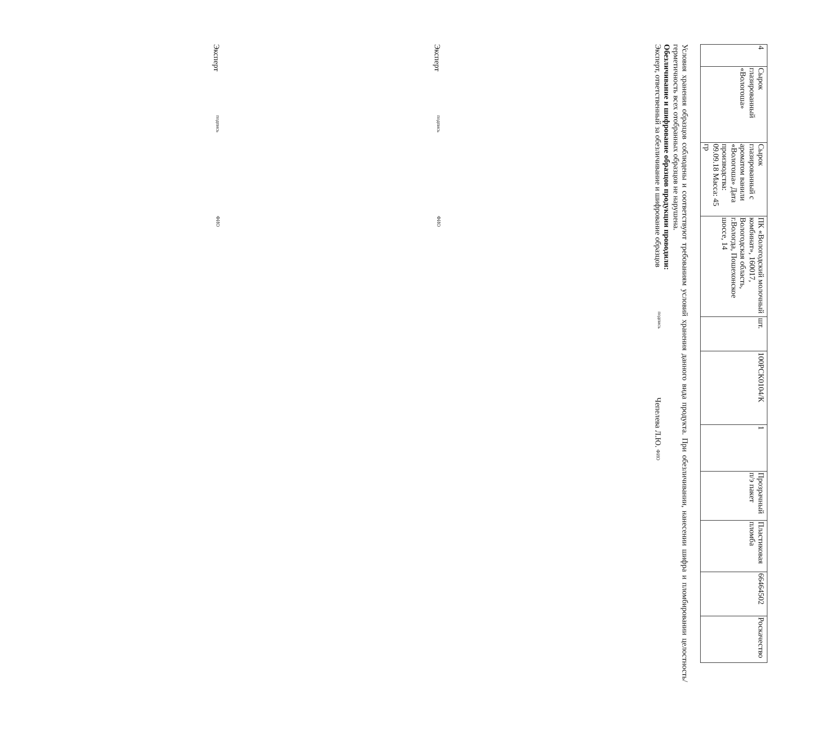| 4 | Сырок глазированный «Вологоша» | Сырок глазированный с ароматом ванили «Вологоша» Дата производства: 09.09.18 Масса: 45 гр | ПК «Вологодский молочный комбинат», 160017, Вологодская область, г.Вологда, Пошехонское шоссе, 14 | шт. | 100РСК0104/К | 1 | Прозрачный п/э пакет | Пластиковая пломба | 66464502 | Роскачество |
Условия хранения образцов соблюдены и соответствуют требованиям условий хранения данного вида продукта. При обезличивании, нанесении шифра и пломбировании целостность/герметичность всех отобранных образцов не нарушена.
Обезличивание и шифрование образцов продукции проводили:
Эксперт, ответственный за обезличивание и шифрование образцов
подпись
Чепелева Л.Ю. ФИО
Эксперт
подпись
ФИО
Эксперт
подпись
ФИО